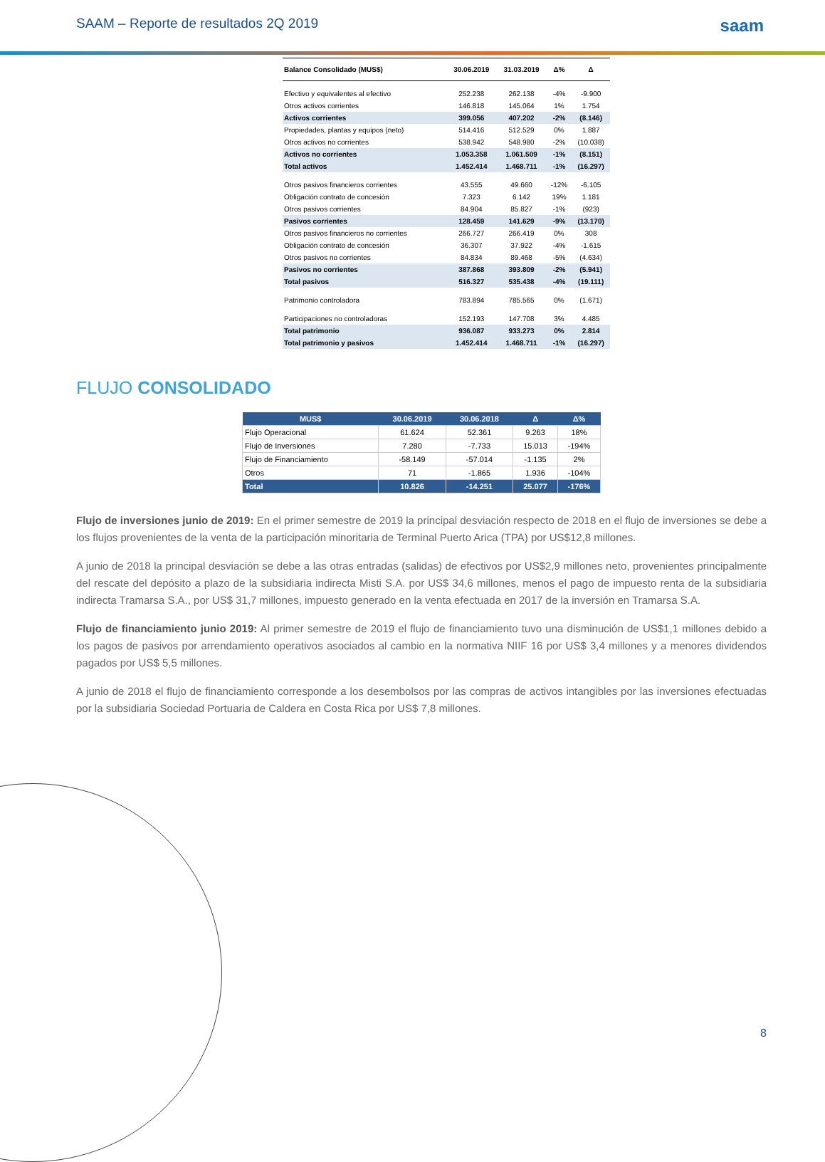SAAM – Reporte de resultados 2Q 2019 saam
| Balance Consolidado (MUS$) | 30.06.2019 | 31.03.2019 | Δ% | Δ |
| --- | --- | --- | --- | --- |
| Efectivo y equivalentes al efectivo | 252.238 | 262.138 | -4% | -9.900 |
| Otros activos corrientes | 146.818 | 145.064 | 1% | 1.754 |
| Activos corrientes | 399.056 | 407.202 | -2% | (8.146) |
| Propiedades, plantas y equipos (neto) | 514.416 | 512.529 | 0% | 1.887 |
| Otros activos no corrientes | 538.942 | 548.980 | -2% | (10.038) |
| Activos no corrientes | 1.053.358 | 1.061.509 | -1% | (8.151) |
| Total activos | 1.452.414 | 1.468.711 | -1% | (16.297) |
| Otros pasivos financieros corrientes | 43.555 | 49.660 | -12% | -6.105 |
| Obligación contrato de concesión | 7.323 | 6.142 | 19% | 1.181 |
| Otros pasivos corrientes | 84.904 | 85.827 | -1% | (923) |
| Pasivos corrientes | 128.459 | 141.629 | -9% | (13.170) |
| Otros pasivos financieros no corrientes | 266.727 | 266.419 | 0% | 308 |
| Obligación contrato de concesión | 36.307 | 37.922 | -4% | -1.615 |
| Otros pasivos no corrientes | 84.834 | 89.468 | -5% | (4.634) |
| Pasivos no corrientes | 387.868 | 393.809 | -2% | (5.941) |
| Total pasivos | 516.327 | 535.438 | -4% | (19.111) |
| Patrimonio controladora | 783.894 | 785.565 | 0% | (1.671) |
| Participaciones no controladoras | 152.193 | 147.708 | 3% | 4.485 |
| Total patrimonio | 936.087 | 933.273 | 0% | 2.814 |
| Total patrimonio y pasivos | 1.452.414 | 1.468.711 | -1% | (16.297) |
FLUJO CONSOLIDADO
| MUS$ | 30.06.2019 | 30.06.2018 | Δ | Δ% |
| --- | --- | --- | --- | --- |
| Flujo Operacional | 61.624 | 52.361 | 9.263 | 18% |
| Flujo de Inversiones | 7.280 | -7.733 | 15.013 | -194% |
| Flujo de Financiamiento | -58.149 | -57.014 | -1.135 | 2% |
| Otros | 71 | -1.865 | 1.936 | -104% |
| Total | 10.826 | -14.251 | 25.077 | -176% |
Flujo de inversiones junio de 2019: En el primer semestre de 2019 la principal desviación respecto de 2018 en el flujo de inversiones se debe a los flujos provenientes de la venta de la participación minoritaria de Terminal Puerto Arica (TPA) por US$12,8 millones.
A junio de 2018 la principal desviación se debe a las otras entradas (salidas) de efectivos por US$2,9 millones neto, provenientes principalmente del rescate del depósito a plazo de la subsidiaria indirecta Misti S.A. por US$ 34,6 millones, menos el pago de impuesto renta de la subsidiaria indirecta Tramarsa S.A., por US$ 31,7 millones, impuesto generado en la venta efectuada en 2017 de la inversión en Tramarsa S.A.
Flujo de financiamiento junio 2019: Al primer semestre de 2019 el flujo de financiamiento tuvo una disminución de US$1,1 millones debido a los pagos de pasivos por arrendamiento operativos asociados al cambio en la normativa NIIF 16 por US$ 3,4 millones y a menores dividendos pagados por US$ 5,5 millones.
A junio de 2018 el flujo de financiamiento corresponde a los desembolsos por las compras de activos intangibles por las inversiones efectuadas por la subsidiaria Sociedad Portuaria de Caldera en Costa Rica por US$ 7,8 millones.
8